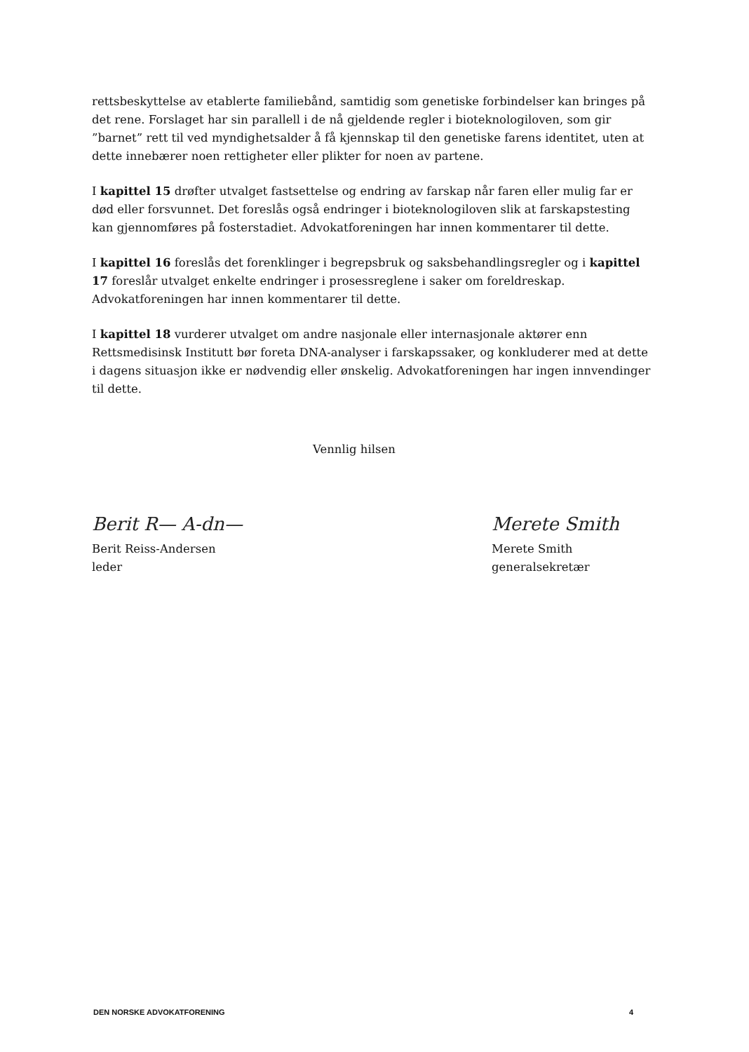rettsbeskyttelse av etablerte familiebånd, samtidig som genetiske forbindelser kan bringes på det rene. Forslaget har sin parallell i de nå gjeldende regler i bioteknologiloven, som gir ”barnet” rett til ved myndighetsalder å få kjennskap til den genetiske farens identitet, uten at dette innebærer noen rettigheter eller plikter for noen av partene.
I kapittel 15 drøfter utvalget fastsettelse og endring av farskap når faren eller mulig far er død eller forsvunnet. Det foreslås også endringer i bioteknologiloven slik at farskapstesting kan gjennomføres på fosterstadiet. Advokatforeningen har innen kommentarer til dette.
I kapittel 16 foreslås det forenklinger i begrepsbruk og saksbehandlingsregler og i kapittel 17 foreslår utvalget enkelte endringer i prosessreglene i saker om foreldreskap. Advokatforeningen har innen kommentarer til dette.
I kapittel 18 vurderer utvalget om andre nasjonale eller internasjonale aktører enn Rettsmedisinsk Institutt bør foreta DNA-analyser i farskapssaker, og konkluderer med at dette i dagens situasjon ikke er nødvendig eller ønskelig. Advokatforeningen har ingen innvendinger til dette.
Vennlig hilsen
Berit R— A-dn—
Berit Reiss-Andersen
leder
Merete Smith
Merete Smith
generalsekretær
DEN NORSKE ADVOKATFORENING 4